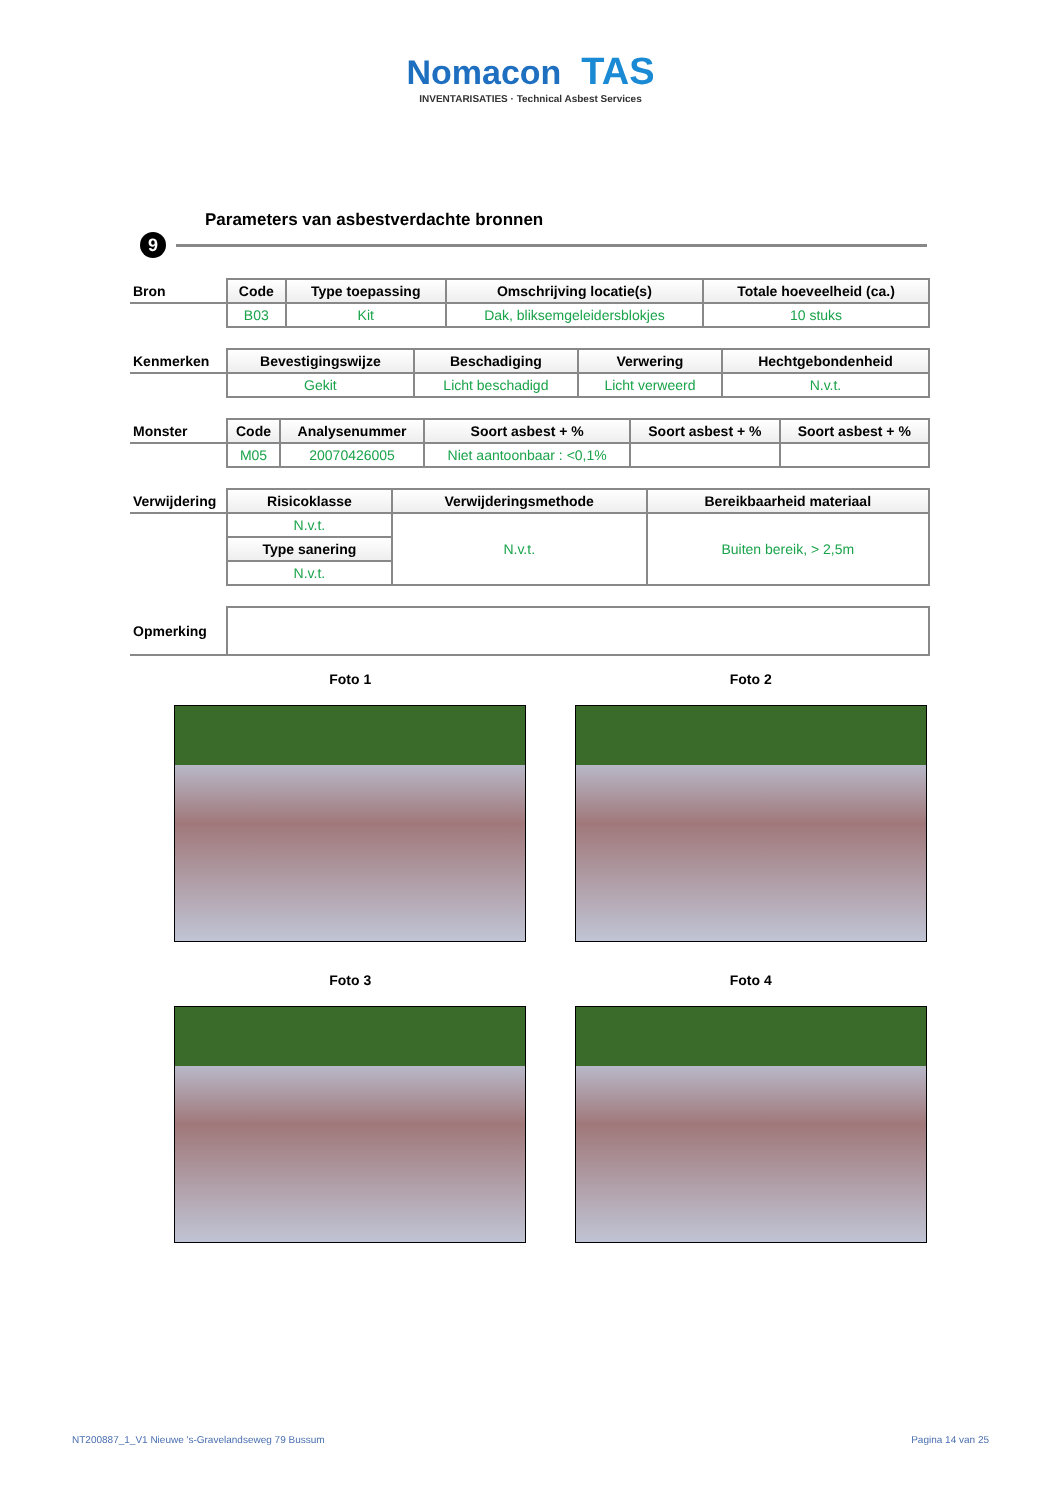Nomacon TAS
INVENTARISATIES · Technical Asbest Services
Parameters van asbestverdachte bronnen
9
| Bron | Code | Type toepassing | Omschrijving locatie(s) | Totale hoeveelheid (ca.) |
| --- | --- | --- | --- | --- |
| | B03 | Kit | Dak, bliksemgeleidersblokjes | 10 stuks |
| Kenmerken | Bevestigingswijze | Beschadiging | Verwering | Hechtgebondenheid |
| --- | --- | --- | --- | --- |
| | Gekit | Licht beschadigd | Licht verweerd | N.v.t. |
| Monster | Code | Analysenummer | Soort asbest + % | Soort asbest + % | Soort asbest + % |
| --- | --- | --- | --- | --- | --- |
| | M05 | 20070426005 | Niet aantoonbaar : <0,1% | | |
| Verwijdering | Risicoklasse | Verwijderingsmethode | Bereikbaarheid materiaal |
| --- | --- | --- | --- |
| | N.v.t. | N.v.t. | Buiten bereik, > 2,5m |
| | Type sanering | | |
| | N.v.t. | | |
| Opmerking | |
Foto 1
Foto 2
Foto 3
Foto 4
NT200887_1_V1 Nieuwe 's-Gravelandseweg 79 Bussum Pagina 14 van 25